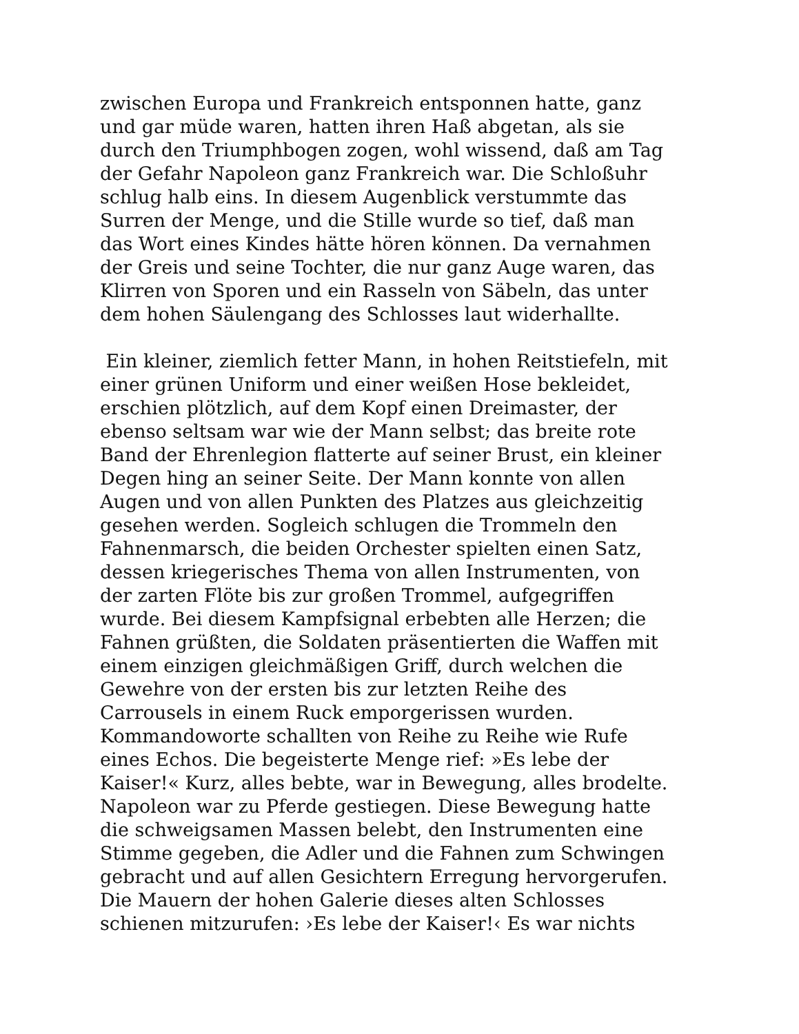zwischen Europa und Frankreich entsponnen hatte, ganz
und gar müde waren, hatten ihren Haß abgetan, als sie
durch den Triumphbogen zogen, wohl wissend, daß am Tag
der Gefahr Napoleon ganz Frankreich war. Die Schloßuhr
schlug halb eins. In diesem Augenblick verstummte das
Surren der Menge, und die Stille wurde so tief, daß man
das Wort eines Kindes hätte hören können. Da vernahmen
der Greis und seine Tochter, die nur ganz Auge waren, das
Klirren von Sporen und ein Rasseln von Säbeln, das unter
dem hohen Säulengang des Schlosses laut widerhallte.
Ein kleiner, ziemlich fetter Mann, in hohen Reitstiefeln, mit
einer grünen Uniform und einer weißen Hose bekleidet,
erschien plötzlich, auf dem Kopf einen Dreimaster, der
ebenso seltsam war wie der Mann selbst; das breite rote
Band der Ehrenlegion flatterte auf seiner Brust, ein kleiner
Degen hing an seiner Seite. Der Mann konnte von allen
Augen und von allen Punkten des Platzes aus gleichzeitig
gesehen werden. Sogleich schlugen die Trommeln den
Fahnenmarsch, die beiden Orchester spielten einen Satz,
dessen kriegerisches Thema von allen Instrumenten, von
der zarten Flöte bis zur großen Trommel, aufgegriffen
wurde. Bei diesem Kampfsignal erbebten alle Herzen; die
Fahnen grüßten, die Soldaten präsentierten die Waffen mit
einem einzigen gleichmäßigen Griff, durch welchen die
Gewehre von der ersten bis zur letzten Reihe des
Carrousels in einem Ruck emporgerissen wurden.
Kommandoworte schallten von Reihe zu Reihe wie Rufe
eines Echos. Die begeisterte Menge rief: »Es lebe der
Kaiser!« Kurz, alles bebte, war in Bewegung, alles brodelte.
Napoleon war zu Pferde gestiegen. Diese Bewegung hatte
die schweigsamen Massen belebt, den Instrumenten eine
Stimme gegeben, die Adler und die Fahnen zum Schwingen
gebracht und auf allen Gesichtern Erregung hervorgerufen.
Die Mauern der hohen Galerie dieses alten Schlosses
schienen mitzurufen: ›Es lebe der Kaiser!‹ Es war nichts